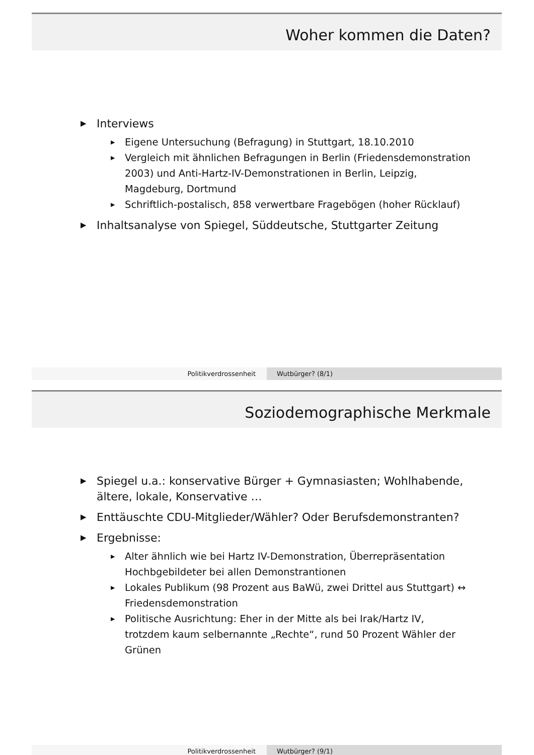Woher kommen die Daten?
▶ Interviews
▶ Eigene Untersuchung (Befragung) in Stuttgart, 18.10.2010
▶ Vergleich mit ähnlichen Befragungen in Berlin (Friedensdemonstration 2003) und Anti-Hartz-IV-Demonstrationen in Berlin, Leipzig, Magdeburg, Dortmund
▶ Schriftlich-postalisch, 858 verwertbare Fragebögen (hoher Rücklauf)
▶ Inhaltsanalyse von Spiegel, Süddeutsche, Stuttgarter Zeitung
Politikverdrossenheit Wutbürger? (8/1)
Soziodemographische Merkmale
▶ Spiegel u.a.: konservative Bürger + Gymnasiasten; Wohlhabende, ältere, lokale, Konservative …
▶ Enttäuschte CDU-Mitglieder/Wähler? Oder Berufsdemonstranten?
▶ Ergebnisse:
▶ Alter ähnlich wie bei Hartz IV-Demonstration, Überrepräsentation Hochbgebildeter bei allen Demonstrantionen
▶ Lokales Publikum (98 Prozent aus BaWü, zwei Drittel aus Stuttgart) ↔ Friedensdemonstration
▶ Politische Ausrichtung: Eher in der Mitte als bei Irak/Hartz IV, trotzdem kaum selbernannte „Rechte“, rund 50 Prozent Wähler der Grünen
Politikverdrossenheit Wutbürger? (9/1)